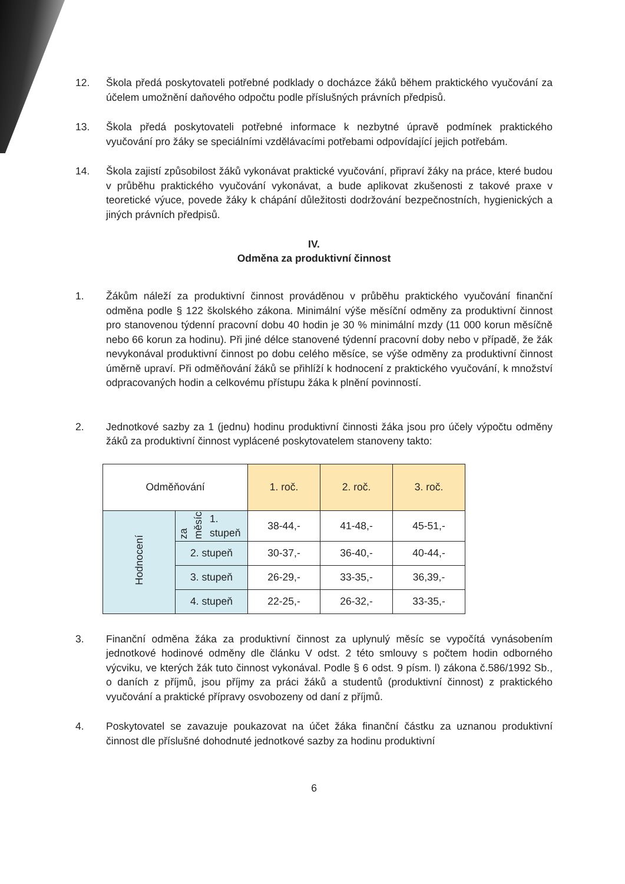12. Škola předá poskytovateli potřebné podklady o docházce žáků během praktického vyučování za účelem umožnění daňového odpočtu podle příslušných právních předpisů.
13. Škola předá poskytovateli potřebné informace k nezbytné úpravě podmínek praktického vyučování pro žáky se speciálními vzdělávacími potřebami odpovídající jejich potřebám.
14. Škola zajistí způsobilost žáků vykonávat praktické vyučování, připraví žáky na práce, které budou v průběhu praktického vyučování vykonávat, a bude aplikovat zkušenosti z takové praxe v teoretické výuce, povede žáky k chápání důležitosti dodržování bezpečnostních, hygienických a jiných právních předpisů.
IV.
Odměna za produktivní činnost
1. Žákům náleží za produktivní činnost prováděnou v průběhu praktického vyučování finanční odměna podle § 122 školského zákona. Minimální výše měsíční odměny za produktivní činnost pro stanovenou týdenní pracovní dobu 40 hodin je 30 % minimální mzdy (11 000 korun měsíčně nebo 66 korun za hodinu). Při jiné délce stanovené týdenní pracovní doby nebo v případě, že žák nevykonával produktivní činnost po dobu celého měsíce, se výše odměny za produktivní činnost úměrně upraví. Při odměňování žáků se přihlíží k hodnocení z praktického vyučování, k množství odpracovaných hodin a celkovému přístupu žáka k plnění povinností.
2. Jednotkové sazby za 1 (jednu) hodinu produktivní činnosti žáka jsou pro účely výpočtu odměny žáků za produktivní činnost vyplácené poskytovatelem stanoveny takto:
| Odměňování | | 1. roč. | 2. roč. | 3. roč. |
| Hodnocení | za měsíc 1. stupeň | 38-44,- | 41-48,- | 45-51,- |
| | 2. stupeň | 30-37,- | 36-40,- | 40-44,- |
| | 3. stupeň | 26-29,- | 33-35,- | 36,39,- |
| | 4. stupeň | 22-25,- | 26-32,- | 33-35,- |
3. Finanční odměna žáka za produktivní činnost za uplynulý měsíc se vypočítá vynásobením jednotkové hodinové odměny dle článku V odst. 2 této smlouvy s počtem hodin odborného výcviku, ve kterých žák tuto činnost vykonával. Podle § 6 odst. 9 písm. l) zákona č.586/1992 Sb., o daních z příjmů, jsou příjmy za práci žáků a studentů (produktivní činnost) z praktického vyučování a praktické přípravy osvobozeny od daní z příjmů.
4. Poskytovatel se zavazuje poukazovat na účet žáka finanční částku za uznanou produktivní činnost dle příslušné dohodnuté jednotkové sazby za hodinu produktivní
6